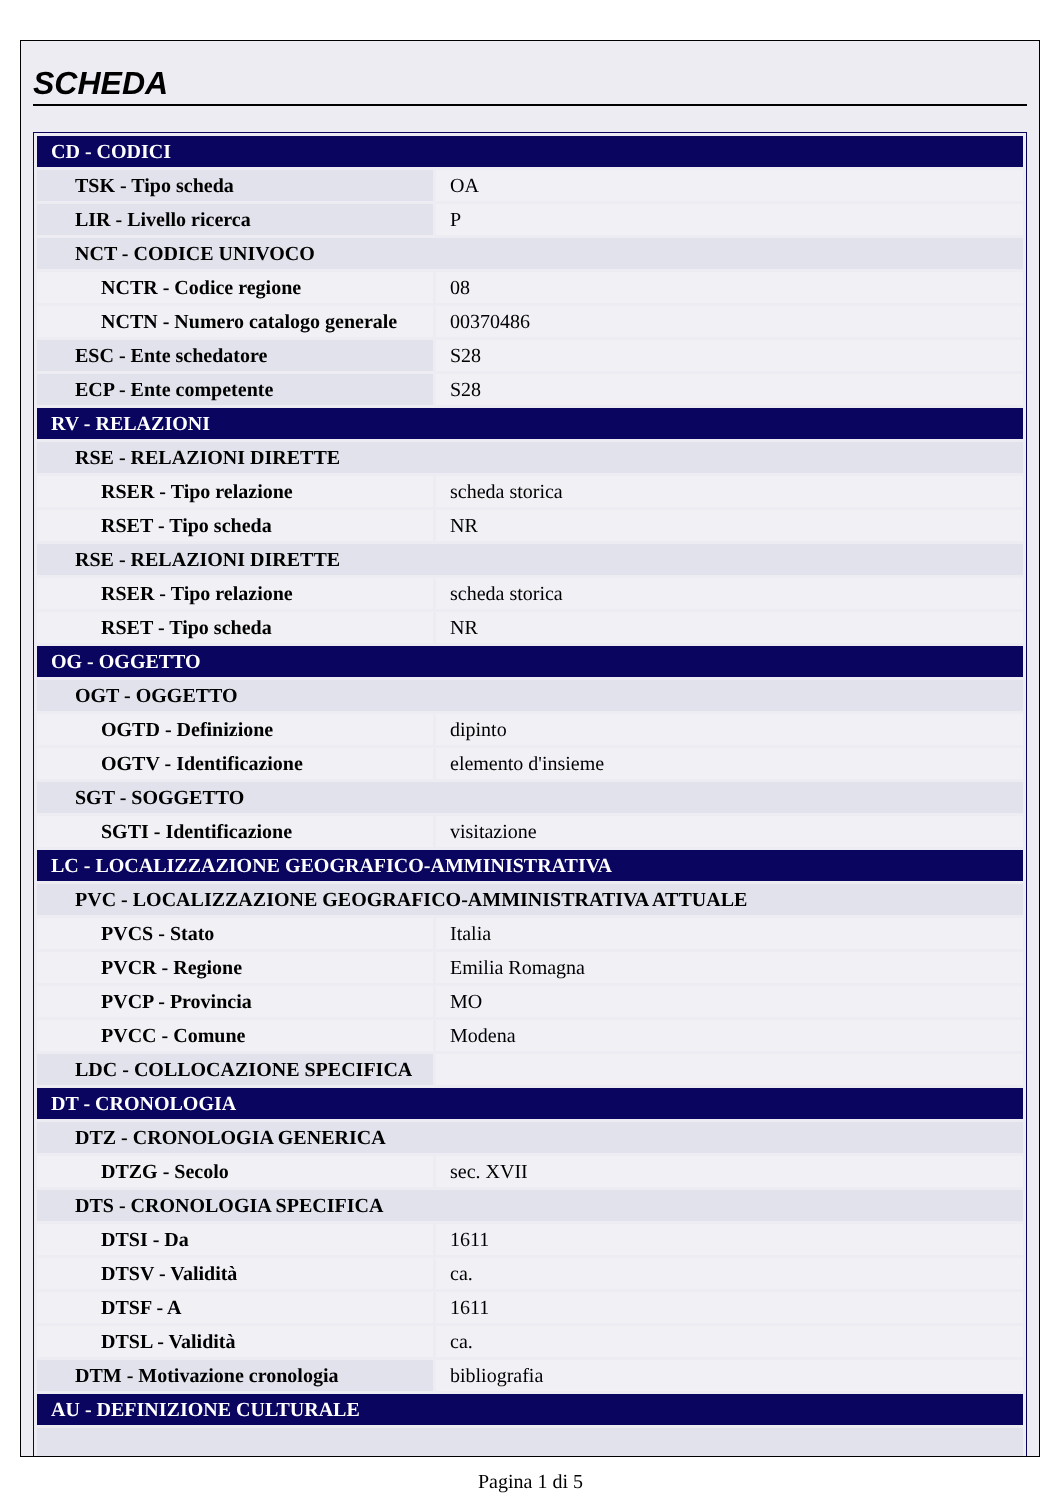SCHEDA
| CD - CODICI | |
| TSK - Tipo scheda | OA |
| LIR - Livello ricerca | P |
| NCT - CODICE UNIVOCO | |
| NCTR - Codice regione | 08 |
| NCTN - Numero catalogo generale | 00370486 |
| ESC - Ente schedatore | S28 |
| ECP - Ente competente | S28 |
| RV - RELAZIONI | |
| RSE - RELAZIONI DIRETTE | |
| RSER - Tipo relazione | scheda storica |
| RSET - Tipo scheda | NR |
| RSE - RELAZIONI DIRETTE | |
| RSER - Tipo relazione | scheda storica |
| RSET - Tipo scheda | NR |
| OG - OGGETTO | |
| OGT - OGGETTO | |
| OGTD - Definizione | dipinto |
| OGTV - Identificazione | elemento d'insieme |
| SGT - SOGGETTO | |
| SGTI - Identificazione | visitazione |
| LC - LOCALIZZAZIONE GEOGRAFICO-AMMINISTRATIVA | |
| PVC - LOCALIZZAZIONE GEOGRAFICO-AMMINISTRATIVA ATTUALE | |
| PVCS - Stato | Italia |
| PVCR - Regione | Emilia Romagna |
| PVCP - Provincia | MO |
| PVCC - Comune | Modena |
| LDC - COLLOCAZIONE SPECIFICA | |
| DT - CRONOLOGIA | |
| DTZ - CRONOLOGIA GENERICA | |
| DTZG - Secolo | sec. XVII |
| DTS - CRONOLOGIA SPECIFICA | |
| DTSI - Da | 1611 |
| DTSV - Validità | ca. |
| DTSF - A | 1611 |
| DTSL - Validità | ca. |
| DTM - Motivazione cronologia | bibliografia |
| AU - DEFINIZIONE CULTURALE | |
Pagina 1 di 5